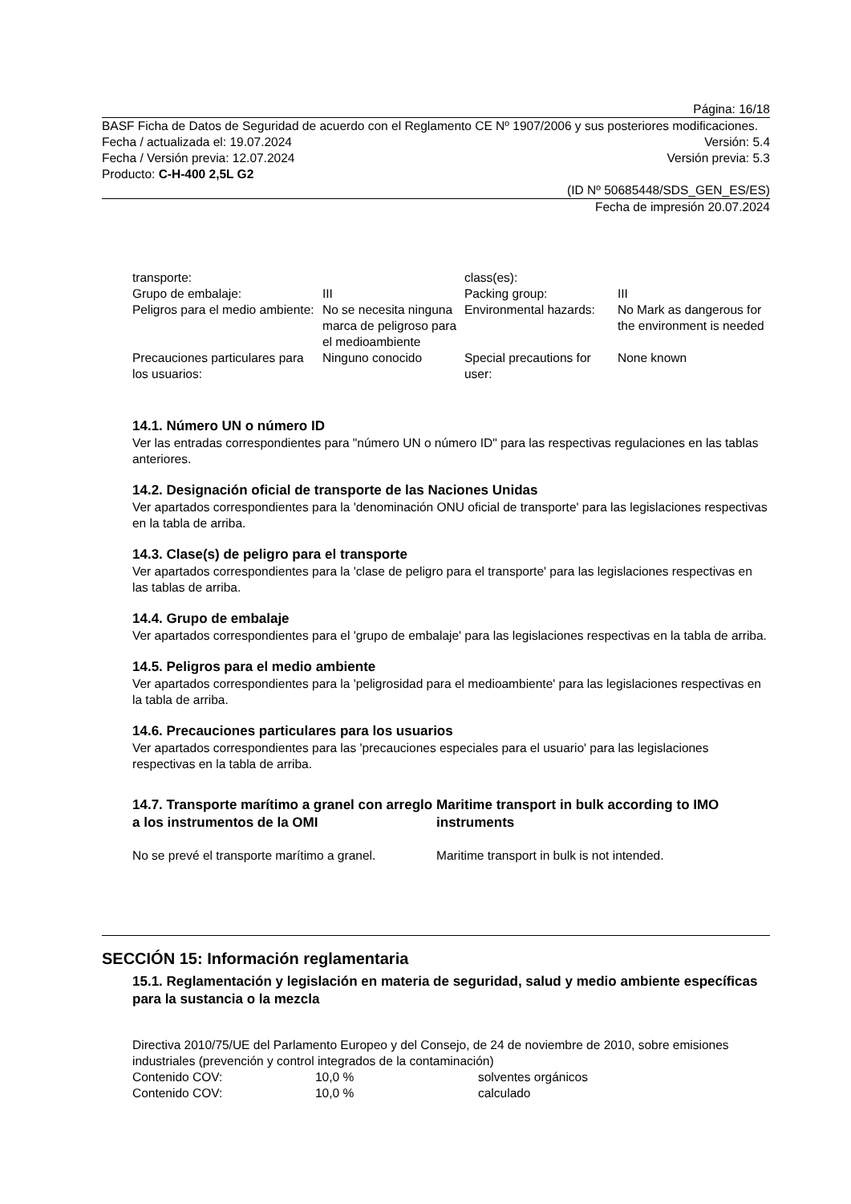Página: 16/18
BASF Ficha de Datos de Seguridad de acuerdo con el Reglamento CE Nº 1907/2006 y sus posteriores modificaciones.
Fecha / actualizada el: 19.07.2024 Versión: 5.4
Fecha / Versión previa: 12.07.2024 Versión previa: 5.3
Producto: C-H-400 2,5L G2
(ID Nº 50685448/SDS_GEN_ES/ES)
Fecha de impresión 20.07.2024
| transporte: | | class(es): | |
| Grupo de embalaje: | III | Packing group: | III |
| Peligros para el medio ambiente: | No se necesita ninguna marca de peligroso para el medioambiente | Environmental hazards: | No Mark as dangerous for the environment is needed |
| Precauciones particulares para los usuarios: | Ninguno conocido | Special precautions for user: | None known |
14.1. Número UN o número ID
Ver las entradas correspondientes para "número UN o número ID" para las respectivas regulaciones en las tablas anteriores.
14.2. Designación oficial de transporte de las Naciones Unidas
Ver apartados correspondientes para la 'denominación ONU oficial de transporte' para las legislaciones respectivas en la tabla de arriba.
14.3. Clase(s) de peligro para el transporte
Ver apartados correspondientes para la 'clase de peligro para el transporte' para las legislaciones respectivas en las tablas de arriba.
14.4. Grupo de embalaje
Ver apartados correspondientes para el 'grupo de embalaje' para las legislaciones respectivas en la tabla de arriba.
14.5. Peligros para el medio ambiente
Ver apartados correspondientes para la 'peligrosidad para el medioambiente' para las legislaciones respectivas en la tabla de arriba.
14.6. Precauciones particulares para los usuarios
Ver apartados correspondientes para las 'precauciones especiales para el usuario' para las legislaciones respectivas en la tabla de arriba.
14.7. Transporte marítimo a granel con arreglo a los instrumentos de la OMI
No se prevé el transporte marítimo a granel.
Maritime transport in bulk according to IMO instruments
Maritime transport in bulk is not intended.
SECCIÓN 15: Información reglamentaria
15.1. Reglamentación y legislación en materia de seguridad, salud y medio ambiente específicas para la sustancia o la mezcla
Directiva 2010/75/UE del Parlamento Europeo y del Consejo, de 24 de noviembre de 2010, sobre emisiones industriales (prevención y control integrados de la contaminación)
| Contenido COV: | 10,0 % | solventes orgánicos |
| Contenido COV: | 10,0 % | calculado |